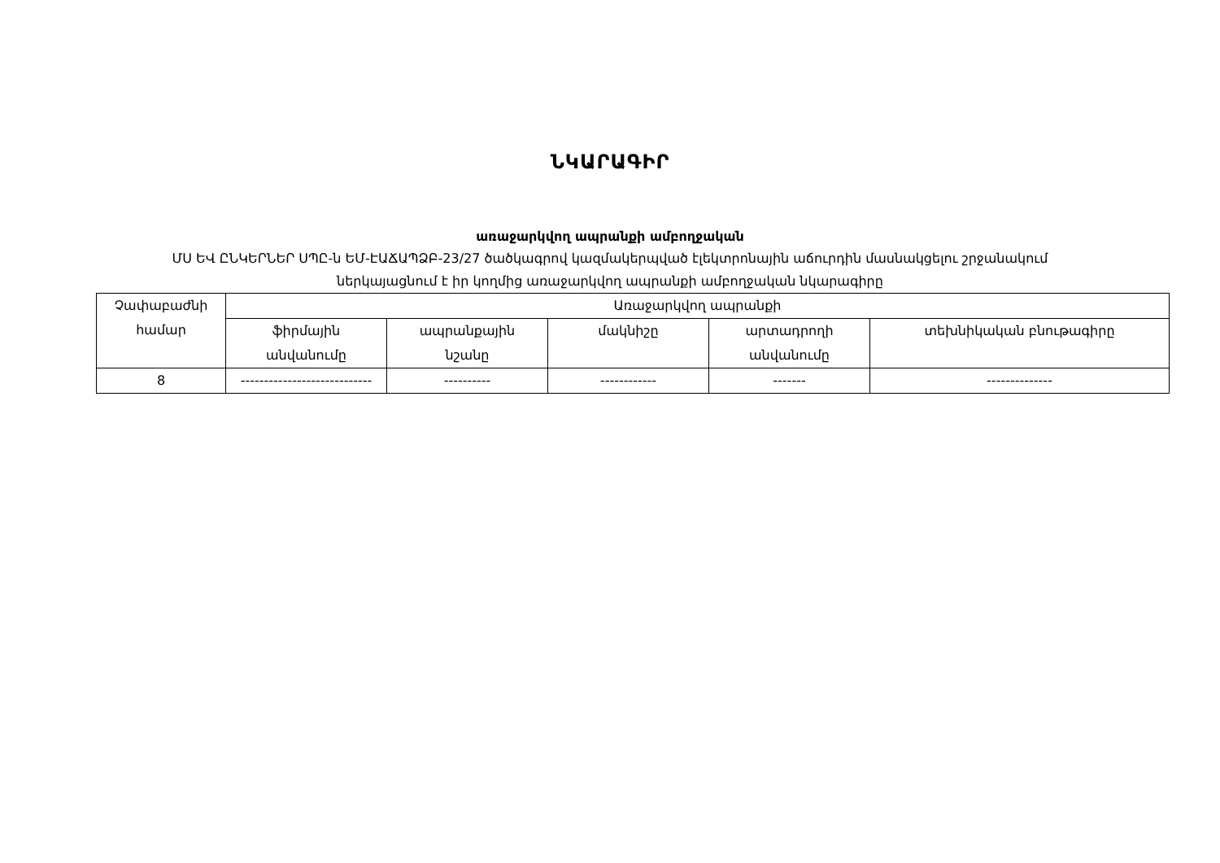ՆԿԱՐԱԳԻՐ
առաջարկվող ապրանքի ամբողջական
ՄՍ ԵՎ ԸՆԿԵՐՆԵՐ ՍՊԸ-ն ԵՄ-ԷԱՃԱՊՁԲ-23/27 ծածկագրով կազմակերպված էլեկտրոնային աճուրդին մասնակցելու շրջանակում
ներկայացնում է իր կողմից առաջարկվող ապրանքի ամբողջական նկարագիրը
| Չափաբաժնի համար | Առաջարկվող ապրանքի | | | | |
| --- | --- | --- | --- | --- | --- |
| | ֆիրմային անվանումը | ապրանքային նշանը | մակնիշը | արտադրողի անվանումը | տեխնիկական բնութագիրը |
| 8 | ---------------------------- | ---------- | ------------ | ------- | -------------- |